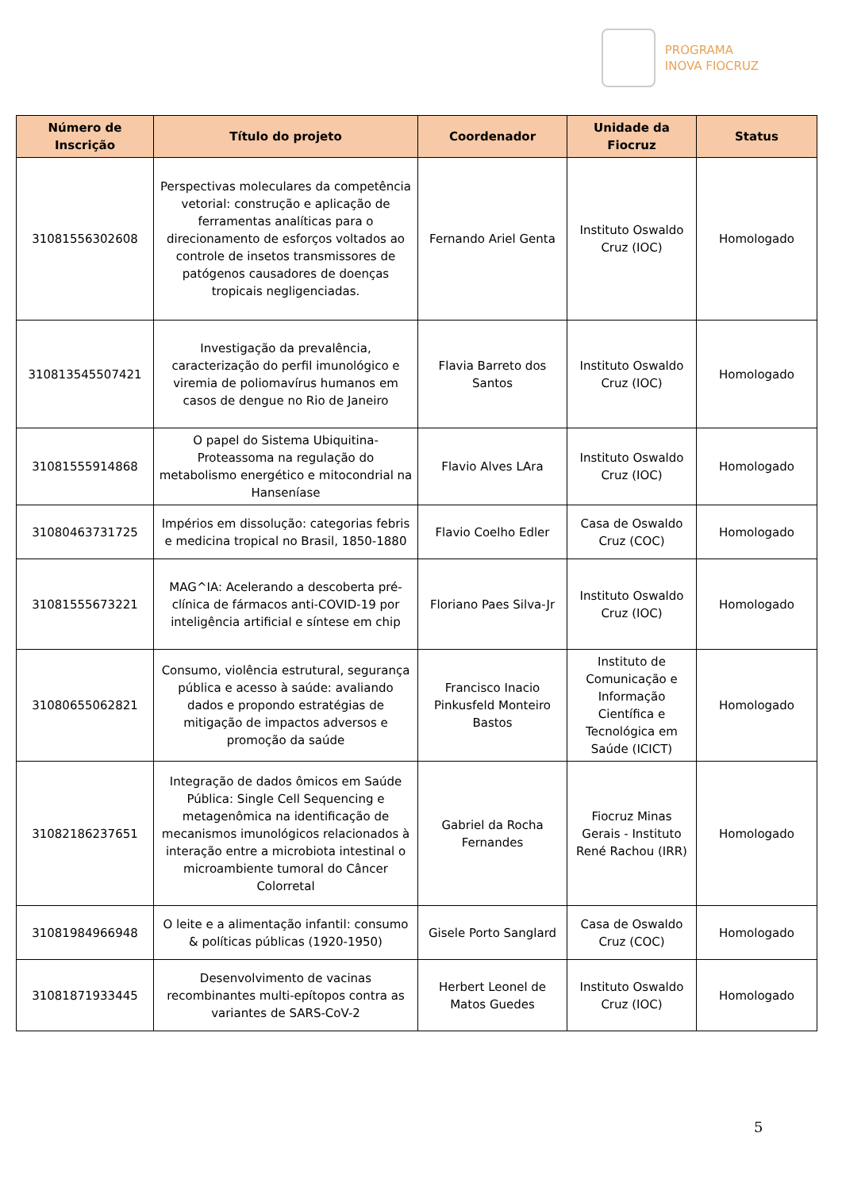PROGRAMA
INOVA FIOCRUZ
| Número de Inscrição | Título do projeto | Coordenador | Unidade da Fiocruz | Status |
| --- | --- | --- | --- | --- |
| 31081556302608 | Perspectivas moleculares da competência vetorial: construção e aplicação de ferramentas analíticas para o direcionamento de esforços voltados ao controle de insetos transmissores de patógenos causadores de doenças tropicais negligenciadas. | Fernando Ariel Genta | Instituto Oswaldo Cruz (IOC) | Homologado |
| 310813545507421 | Investigação da prevalência, caracterização do perfil imunológico e viremia de poliomavírus humanos em casos de dengue no Rio de Janeiro | Flavia Barreto dos Santos | Instituto Oswaldo Cruz (IOC) | Homologado |
| 31081555914868 | O papel do Sistema Ubiquitina-Proteassoma na regulação do metabolismo energético e mitocondrial na Hanseníase | Flavio Alves LAra | Instituto Oswaldo Cruz (IOC) | Homologado |
| 31080463731725 | Impérios em dissolução: categorias febris e medicina tropical no Brasil, 1850-1880 | Flavio Coelho Edler | Casa de Oswaldo Cruz (COC) | Homologado |
| 31081555673221 | MAG^IA: Acelerando a descoberta pré-clínica de fármacos anti-COVID-19 por inteligência artificial e síntese em chip | Floriano Paes Silva-Jr | Instituto Oswaldo Cruz (IOC) | Homologado |
| 31080655062821 | Consumo, violência estrutural, segurança pública e acesso à saúde: avaliando dados e propondo estratégias de mitigação de impactos adversos e promoção da saúde | Francisco Inacio Pinkusfeld Monteiro Bastos | Instituto de Comunicação e Informação Científica e Tecnológica em Saúde (ICICT) | Homologado |
| 31082186237651 | Integração de dados ômicos em Saúde Pública: Single Cell Sequencing e metagenômica na identificação de mecanismos imunológicos relacionados à interação entre a microbiota intestinal o microambiente tumoral do Câncer Colorretal | Gabriel da Rocha Fernandes | Fiocruz Minas Gerais - Instituto René Rachou (IRR) | Homologado |
| 31081984966948 | O leite e a alimentação infantil: consumo & políticas públicas (1920-1950) | Gisele Porto Sanglard | Casa de Oswaldo Cruz (COC) | Homologado |
| 31081871933445 | Desenvolvimento de vacinas recombinantes multi-epítopos contra as variantes de SARS-CoV-2 | Herbert Leonel de Matos Guedes | Instituto Oswaldo Cruz (IOC) | Homologado |
5